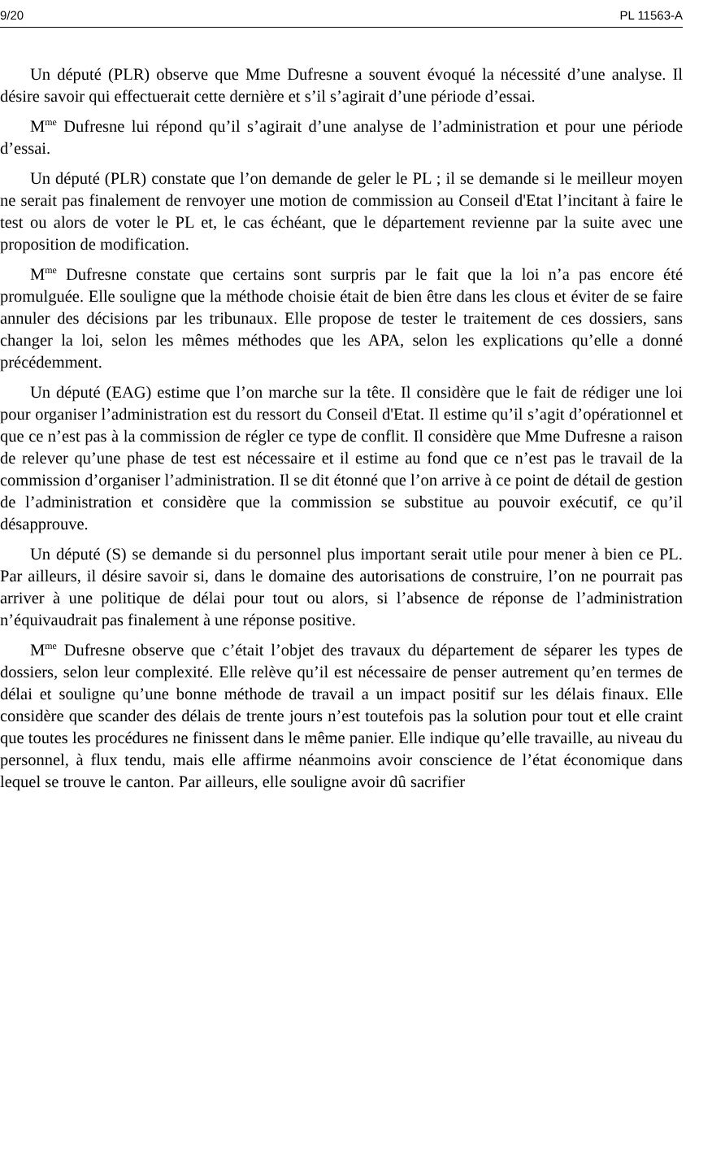9/20 PL 11563-A
Un député (PLR) observe que Mme Dufresne a souvent évoqué la nécessité d’une analyse. Il désire savoir qui effectuerait cette dernière et s’il s’agirait d’une période d’essai.
M<sup>me</sup> Dufresne lui répond qu’il s’agirait d’une analyse de l’administration et pour une période d’essai.
Un député (PLR) constate que l’on demande de geler le PL ; il se demande si le meilleur moyen ne serait pas finalement de renvoyer une motion de commission au Conseil d'Etat l’incitant à faire le test ou alors de voter le PL et, le cas échéant, que le département revienne par la suite avec une proposition de modification.
M<sup>me</sup> Dufresne constate que certains sont surpris par le fait que la loi n’a pas encore été promulguée. Elle souligne que la méthode choisie était de bien être dans les clous et éviter de se faire annuler des décisions par les tribunaux. Elle propose de tester le traitement de ces dossiers, sans changer la loi, selon les mêmes méthodes que les APA, selon les explications qu’elle a donné précédemment.
Un député (EAG) estime que l’on marche sur la tête. Il considère que le fait de rédiger une loi pour organiser l’administration est du ressort du Conseil d'Etat. Il estime qu’il s’agit d’opérationnel et que ce n’est pas à la commission de régler ce type de conflit. Il considère que Mme Dufresne a raison de relever qu’une phase de test est nécessaire et il estime au fond que ce n’est pas le travail de la commission d’organiser l’administration. Il se dit étonné que l’on arrive à ce point de détail de gestion de l’administration et considère que la commission se substitue au pouvoir exécutif, ce qu’il désapprouve.
Un député (S) se demande si du personnel plus important serait utile pour mener à bien ce PL. Par ailleurs, il désire savoir si, dans le domaine des autorisations de construire, l’on ne pourrait pas arriver à une politique de délai pour tout ou alors, si l’absence de réponse de l’administration n’équivaudrait pas finalement à une réponse positive.
M<sup>me</sup> Dufresne observe que c’était l’objet des travaux du département de séparer les types de dossiers, selon leur complexité. Elle relève qu’il est nécessaire de penser autrement qu’en termes de délai et souligne qu’une bonne méthode de travail a un impact positif sur les délais finaux. Elle considère que scander des délais de trente jours n’est toutefois pas la solution pour tout et elle craint que toutes les procédures ne finissent dans le même panier. Elle indique qu’elle travaille, au niveau du personnel, à flux tendu, mais elle affirme néanmoins avoir conscience de l’état économique dans lequel se trouve le canton. Par ailleurs, elle souligne avoir dû sacrifier